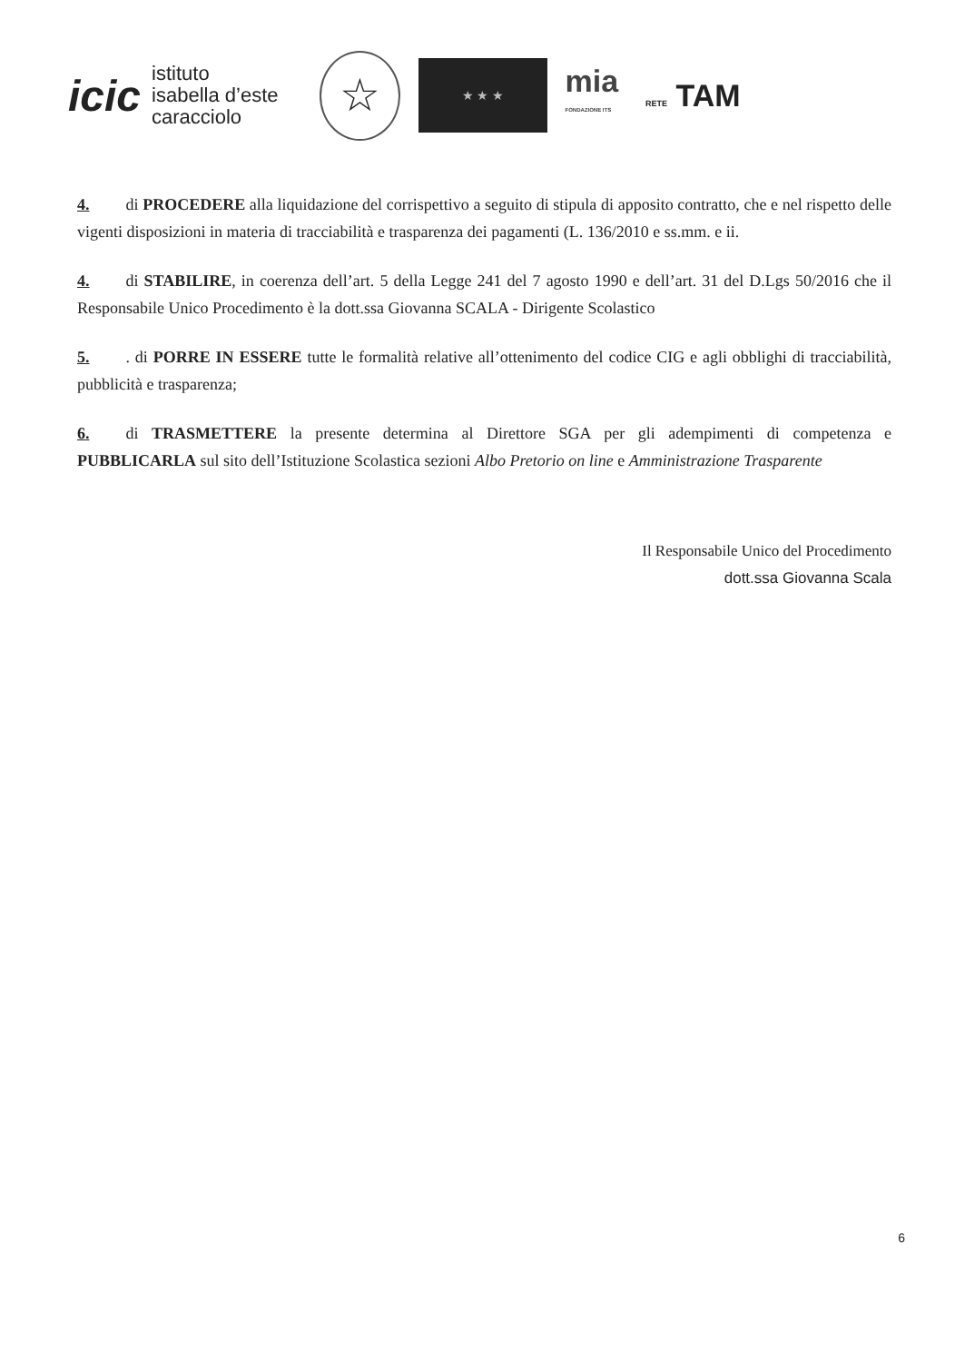icic
istituto
isabella d’este
caracciolo
☆
★ ★ ★
mia
FONDAZIONE ITS
RETE TAM
4. di PROCEDERE alla liquidazione del corrispettivo a seguito di stipula di apposito contratto, che e nel rispetto delle vigenti disposizioni in materia di tracciabilità e trasparenza dei pagamenti (L. 136/2010 e ss.mm. e ii.
4. di STABILIRE, in coerenza dell’art. 5 della Legge 241 del 7 agosto 1990 e dell’art. 31 del D.Lgs 50/2016 che il Responsabile Unico Procedimento è la dott.ssa Giovanna SCALA - Dirigente Scolastico
5.. di PORRE IN ESSERE tutte le formalità relative all’ottenimento del codice CIG e agli obblighi di tracciabilità, pubblicità e trasparenza;
6. di TRASMETTERE la presente determina al Direttore SGA per gli adempimenti di competenza e PUBBLICARLA sul sito dell’Istituzione Scolastica sezioni Albo Pretorio on line e Amministrazione Trasparente
Il Responsabile Unico del Procedimento
dott.ssa Giovanna Scala
6